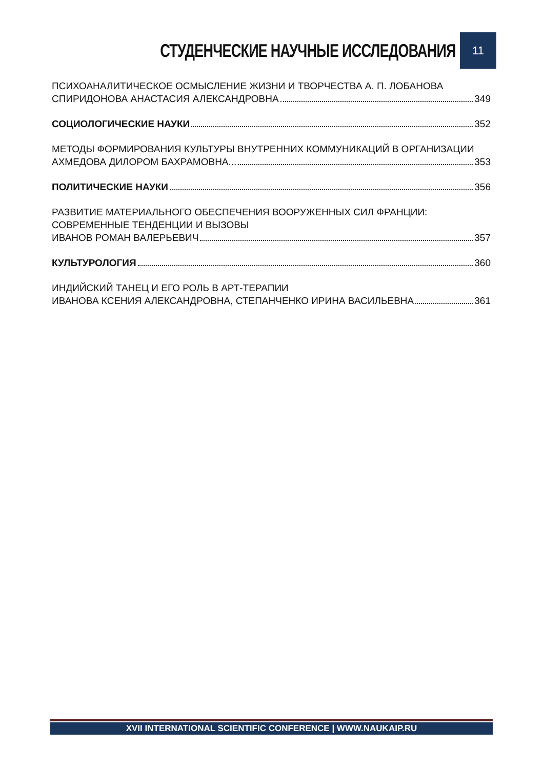СТУДЕНЧЕСКИЕ НАУЧНЫЕ ИССЛЕДОВАНИЯ 11
ПСИХОАНАЛИТИЧЕСКОЕ ОСМЫСЛЕНИЕ ЖИЗНИ И ТВОРЧЕСТВА А. П. ЛОБАНОВА
СПИРИДОНОВА АНАСТАСИЯ АЛЕКСАНДРОВНА 349
СОЦИОЛОГИЧЕСКИЕ НАУКИ 352
МЕТОДЫ ФОРМИРОВАНИЯ КУЛЬТУРЫ ВНУТРЕННИХ КОММУНИКАЦИЙ В ОРГАНИЗАЦИИ
АХМЕДОВА ДИЛОРОМ БАХРАМОВНА... 353
ПОЛИТИЧЕСКИЕ НАУКИ 356
РАЗВИТИЕ МАТЕРИАЛЬНОГО ОБЕСПЕЧЕНИЯ ВООРУЖЕННЫХ СИЛ ФРАНЦИИ: СОВРЕМЕННЫЕ ТЕНДЕНЦИИ И ВЫЗОВЫ
ИВАНОВ РОМАН ВАЛЕРЬЕВИЧ 357
КУЛЬТУРОЛОГИЯ 360
ИНДИЙСКИЙ ТАНЕЦ И ЕГО РОЛЬ В АРТ-ТЕРАПИИ
ИВАНОВА КСЕНИЯ АЛЕКСАНДРОВНА, СТЕПАНЧЕНКО ИРИНА ВАСИЛЬЕВНА 361
XVII INTERNATIONAL SCIENTIFIC CONFERENCE | WWW.NAUKAIP.RU